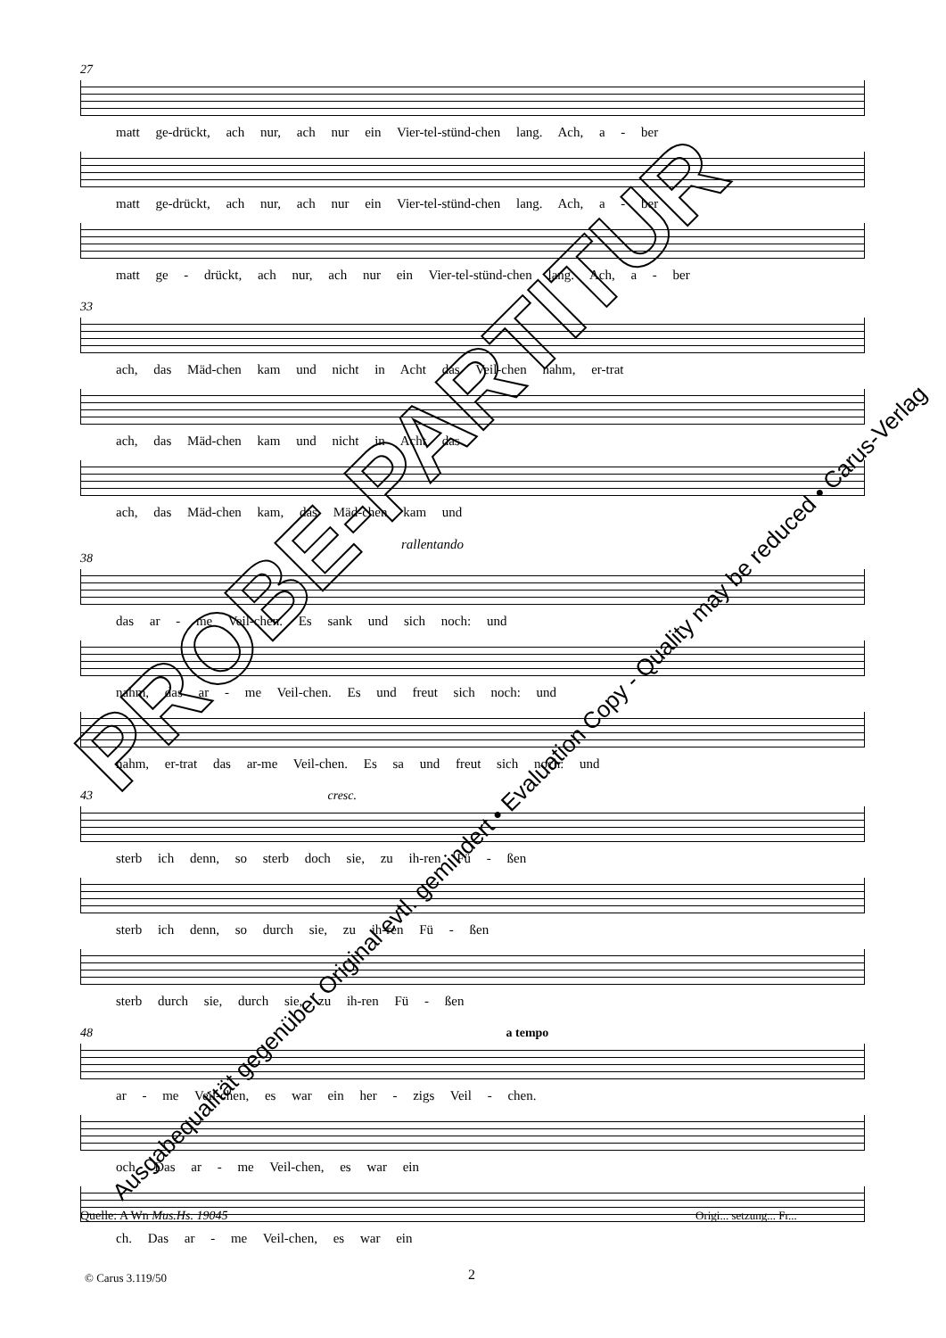27
matt ge-drückt, ach nur, ach nur ein Vier-tel-stünd-chen lang. Ach, a - ber
matt ge-drückt, ach nur, ach nur ein Vier-tel-stünd-chen lang. Ach, a - ber
matt ge - drückt, ach nur, ach nur ein Vier-tel-stünd-chen lang. Ach, a - ber
33
ach, das Mäd-chen kam und nicht in Acht das Veil-chen nahm, er-trat
ach, das Mäd-chen kam und nicht in Acht das
ach, das Mäd-chen kam, das Mäd-chen kam und
rallentando
38
das ar - me Veil-chen. Es sank und sich noch: und
nahm, das ar - me Veil-chen. Es und freut sich noch: und
nahm, er-trat das ar-me Veil-chen. Es sa und freut sich noch: und
43 cresc.
sterb ich denn, so sterb doch sie, zu ih-ren Fü - ßen
sterb ich denn, so durch sie, zu ih-ren Fü - ßen
sterb durch sie, durch sie, zu ih-ren Fü - ßen
48 a tempo
ar - me Veil-chen, es war ein her - zigs Veil - chen.
och. Das ar - me Veil-chen, es war ein
ch. Das ar - me Veil-chen, es war ein
Quelle: A Wn Mus.Hs. 19045 Origi... setzung... Fr...
© Carus 3.119/50 2
PROBE-PARTITUR
Ausgabequalität gegenüber Original evtl. gemindert • Evaluation Copy - Quality may be reduced • Carus-Verlag